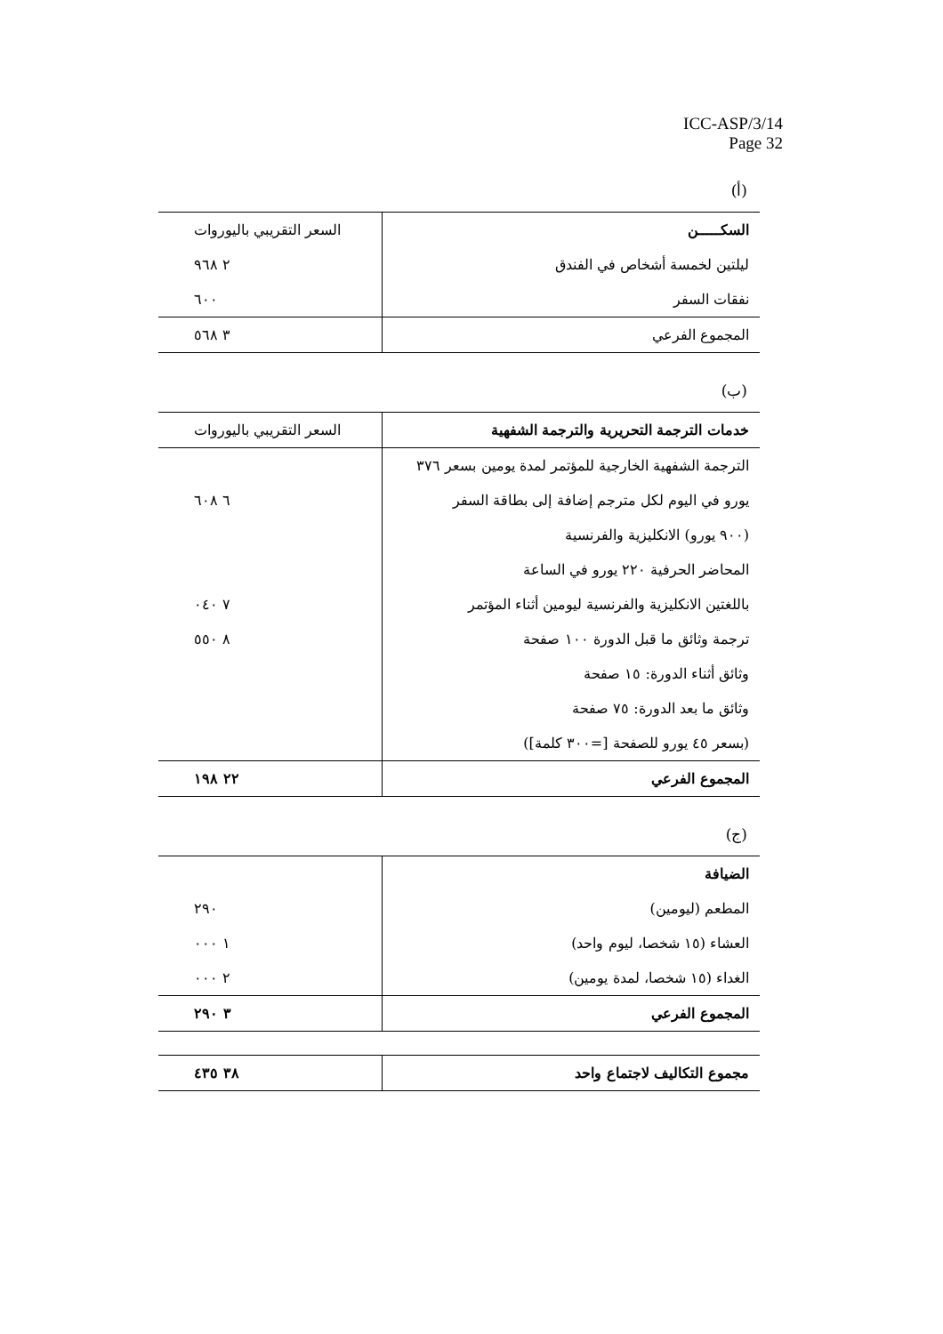ICC-ASP/3/14
Page 32
(أ)
| السكـــــن | السعر التقريبي باليوروات |
| --- | --- |
| ليلتين لخمسة أشخاص في الفندق | ٢ ٩٦٨ |
| نفقات السفر | ٦٠٠ |
| المجموع الفرعي | ٣ ٥٦٨ |
(ب)
| خدمات الترجمة التحريرية والترجمة الشفهية | السعر التقريبي باليوروات |
| --- | --- |
| الترجمة الشفهية الخارجية للمؤتمر لمدة يومين بسعر ٣٧٦ | |
| يورو في اليوم لكل مترجم إضافة إلى بطاقة السفر | ٦ ٦٠٨ |
| (٩٠٠ يورو) الانكليزية والفرنسية | |
| المحاضر الحرفية ٢٢٠ يورو في الساعة | |
| باللغتين الانكليزية والفرنسية ليومين أثناء المؤتمر | ٧ ٠٤٠ |
| ترجمة وثائق ما قبل الدورة ١٠٠ صفحة | ٨ ٥٥٠ |
| وثائق أثناء الدورة: ١٥ صفحة | |
| وثائق ما بعد الدورة: ٧٥ صفحة | |
| (بسعر ٤٥ يورو للصفحة [=٣٠٠ كلمة]) | |
| المجموع الفرعي | ٢٢ ١٩٨ |
(ج)
| الضيافة | |
| --- | --- |
| المطعم (ليومين) | ٢٩٠ |
| العشاء (١٥ شخصا، ليوم واحد) | ١ ٠٠٠ |
| الغداء (١٥ شخصا، لمدة يومين) | ٢ ٠٠٠ |
| المجموع الفرعي | ٣ ٢٩٠ |
| مجموع التكاليف لاجتماع واحد | ٣٨ ٤٣٥ |